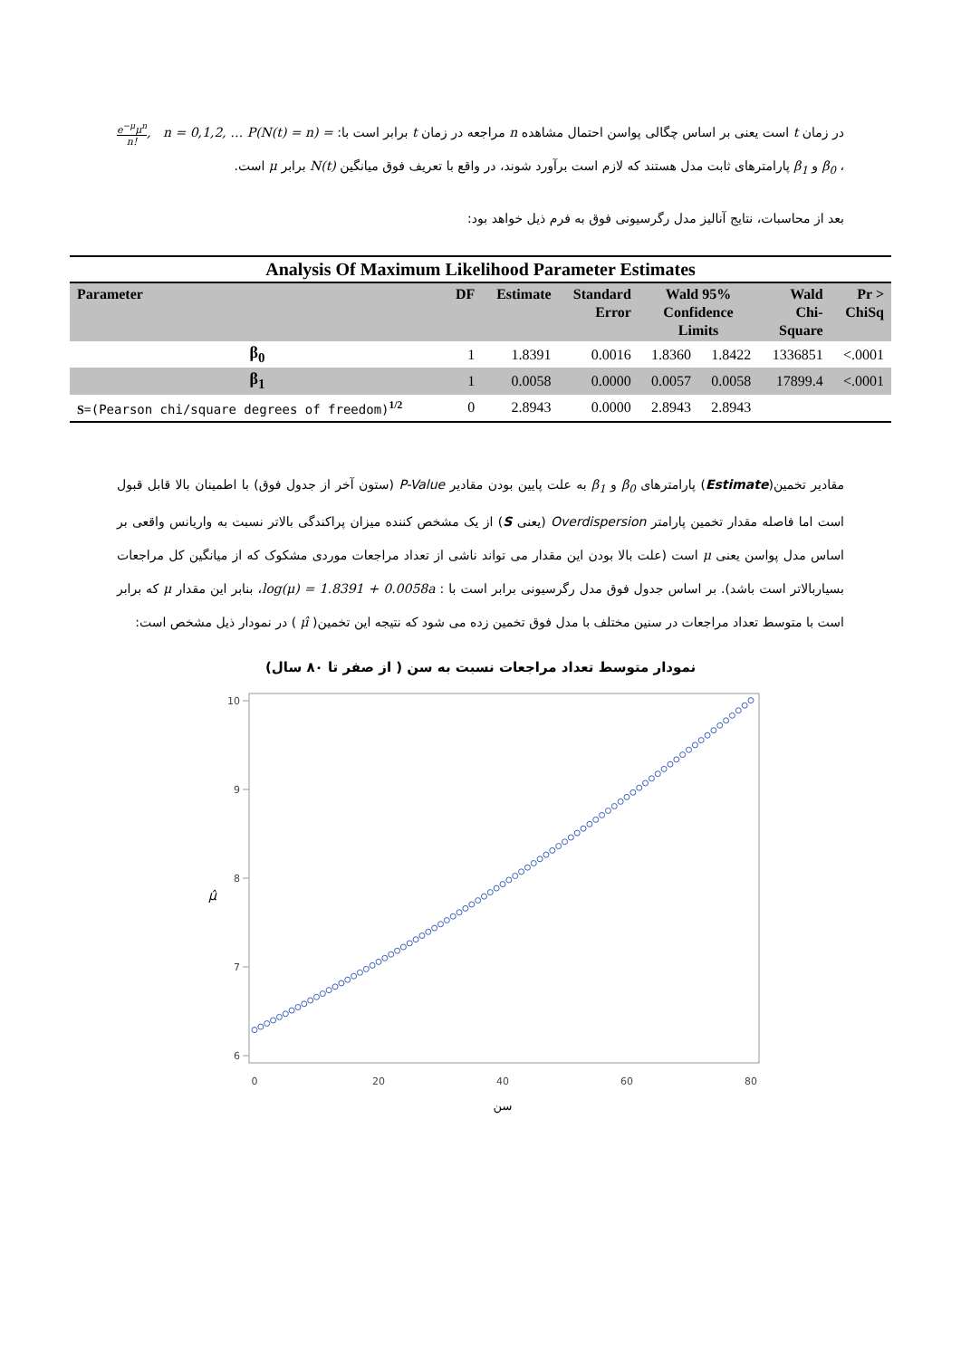در زمان t است یعنی بر اساس چگالی پواسن احتمال مشاهده n مراجعه در زمان t برابر است با: P(N(t) = n) = e<sup>−μ</sup>μ<sup>n</sup> n!, n = 0,1,2, … ، β<sub>0</sub> و β<sub>1</sub> پارامترهای ثابت مدل هستند که لازم است برآورد شوند، در واقع با تعریف فوق میانگین N(t) برابر μ است.
بعد از محاسبات، نتایج آنالیز مدل رگرسیونی فوق به فرم ذیل خواهد بود:
Analysis Of Maximum Likelihood Parameter Estimates
| Parameter | DF | Estimate | Standard Error | Wald 95% Confidence Limits | | Wald Chi- Square | Pr > ChiSq |
| --- | --- | --- | --- | --- | --- | --- | --- |
| β<sub>0</sub> | 1 | 1.8391 | 0.0016 | 1.8360 | 1.8422 | 1336851 | <.0001 |
| β<sub>1</sub> | 1 | 0.0058 | 0.0000 | 0.0057 | 0.0058 | 17899.4 | <.0001 |
| S= (Pearson chi/square degrees of freedom)<sup>1/2</sup> | 0 | 2.8943 | 0.0000 | 2.8943 | 2.8943 | | |
مقادیر تخمین(Estimate) پارامترهای β<sub>0</sub> و β<sub>1</sub> به علت پایین بودن مقادیر P-Value (ستون آخر از جدول فوق) با اطمینان بالا قابل قبول است اما فاصله مقدار تخمین پارامتر Overdispersion (یعنی S) از یک مشخص کننده میزان پراکندگی بالاتر نسبت به واریانس واقعی بر اساس مدل پواسن یعنی μ است (علت بالا بودن این مقدار می تواند ناشی از تعداد مراجعات موردی مشکوک که از میانگین کل مراجعات بسیاربالاتر است باشد). بر اساس جدول فوق مدل رگرسیونی برابر است با : log(μ) = 1.8391 + 0.0058a، بنابر این مقدار μ که برابر است با متوسط تعداد مراجعات در سنین مختلف با مدل فوق تخمین زده می شود که نتیجه این تخمین( μ̂ ) در نمودار ذیل مشخص است:
نمودار متوسط تعداد مراجعات نسبت به سن ( از صفر تا ۸۰ سال)
10
9
8
7
6
μ̂
0
20
40
60
80
سن